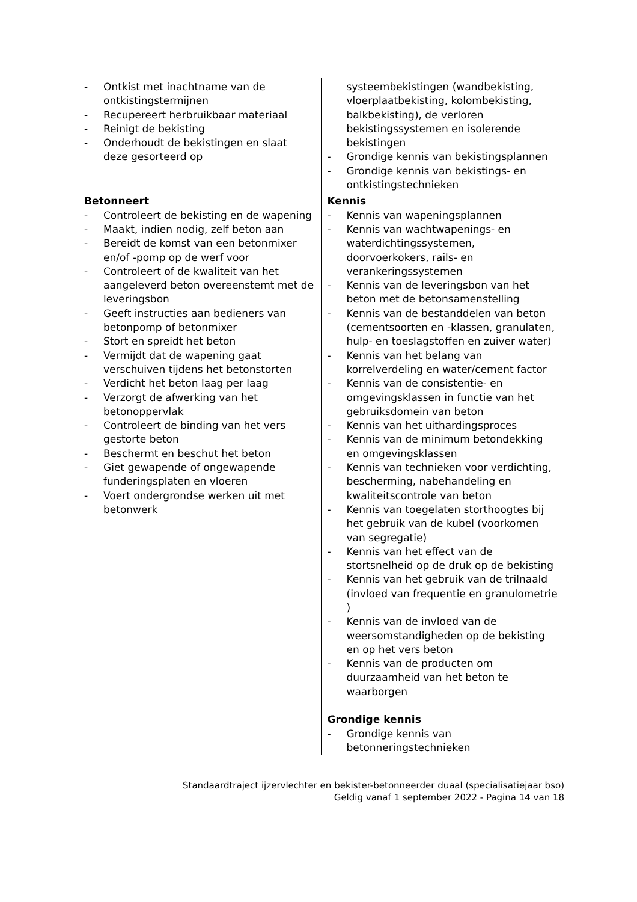| - Ontkist met inachtname van de ontkistingstermijnen - Recupereert herbruikbaar materiaal - Reinigt de bekisting - Onderhoudt de bekistingen en slaat deze gesorteerd op | systeembekistingen (wandbekisting, vloerplaatbekisting, kolombekisting, balkbekisting), de verloren bekistingssystemen en isolerende bekistingen - Grondige kennis van bekistingsplannen - Grondige kennis van bekistings- en ontkistingstechnieken |
| Betonneert - Controleert de bekisting en de wapening - Maakt, indien nodig, zelf beton aan - Bereidt de komst van een betonmixer en/of -pomp op de werf voor - Controleert of de kwaliteit van het aangeleverd beton overeenstemt met de leveringsbon - Geeft instructies aan bedieners van betonpomp of betonmixer - Stort en spreidt het beton - Vermijdt dat de wapening gaat verschuiven tijdens het betonstorten - Verdicht het beton laag per laag - Verzorgt de afwerking van het betonoppervlak - Controleert de binding van het vers gestorte beton - Beschermt en beschut het beton - Giet gewapende of ongewapende funderingsplaten en vloeren - Voert ondergrondse werken uit met betonwerk | Kennis - Kennis van wapeningsplannen - Kennis van wachtwapenings- en waterdichtingssystemen, doorvoerkokers, rails- en verankeringssystemen - Kennis van de leveringsbon van het beton met de betonsamenstelling - Kennis van de bestanddelen van beton (cementsoorten en -klassen, granulaten, hulp- en toeslagstoffen en zuiver water) - Kennis van het belang van korrelverdeling en water/cement factor - Kennis van de consistentie- en omgevingsklassen in functie van het gebruiksdomein van beton - Kennis van het uithardingsproces - Kennis van de minimum betondekking en omgevingsklassen - Kennis van technieken voor verdichting, bescherming, nabehandeling en kwaliteitscontrole van beton - Kennis van toegelaten storthoogtes bij het gebruik van de kubel (voorkomen van segregatie) - Kennis van het effect van de stortsnelheid op de druk op de bekisting - Kennis van het gebruik van de trilnaald (invloed van frequentie en granulometrie ) - Kennis van de invloed van de weersomstandigheden op de bekisting en op het vers beton - Kennis van de producten om duurzaamheid van het beton te waarborgen Grondige kennis - Grondige kennis van betonneringstechnieken |
Standaardtraject ijzervlechter en bekister-betonneerder duaal (specialisatiejaar bso)
Geldig vanaf 1 september 2022 - Pagina 14 van 18